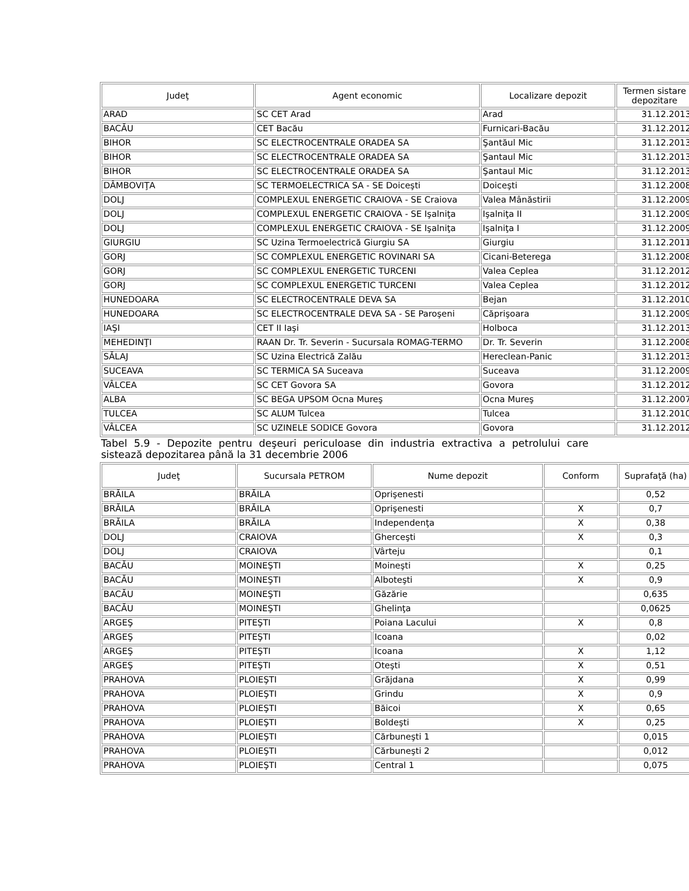| Judeţ | Agent economic | Localizare depozit | Termen sistare depozitare |
| --- | --- | --- | --- |
| ARAD | SC CET Arad | Arad | 31.12.2013 |
| BACĂU | CET Bacău | Furnicari-Bacău | 31.12.2012 |
| BIHOR | SC ELECTROCENTRALE ORADEA SA | Şantăul Mic | 31.12.2013 |
| BIHOR | SC ELECTROCENTRALE ORADEA SA | Şantaul Mic | 31.12.2013 |
| BIHOR | SC ELECTROCENTRALE ORADEA SA | Şantaul Mic | 31.12.2013 |
| DÂMBOVIŢA | SC TERMOELECTRICA SA - SE Doiceşti | Doiceşti | 31.12.2008 |
| DOLJ | COMPLEXUL ENERGETIC CRAIOVA - SE Craiova | Valea Mânăstirii | 31.12.2009 |
| DOLJ | COMPLEXUL ENERGETIC CRAIOVA - SE Işalniţa | Işalniţa II | 31.12.2009 |
| DOLJ | COMPLEXUL ENERGETIC CRAIOVA - SE Işalniţa | Işalniţa I | 31.12.2009 |
| GIURGIU | SC Uzina Termoelectrică Giurgiu SA | Giurgiu | 31.12.2011 |
| GORJ | SC COMPLEXUL ENERGETIC ROVINARI SA | Cicani-Beterega | 31.12.2008 |
| GORJ | SC COMPLEXUL ENERGETIC TURCENI | Valea Ceplea | 31.12.2012 |
| GORJ | SC COMPLEXUL ENERGETIC TURCENI | Valea Ceplea | 31.12.2012 |
| HUNEDOARA | SC ELECTROCENTRALE DEVA SA | Bejan | 31.12.2010 |
| HUNEDOARA | SC ELECTROCENTRALE DEVA SA - SE Paroşeni | Căprişoara | 31.12.2009 |
| IAŞI | CET II Iaşi | Holboca | 31.12.2013 |
| MEHEDINŢI | RAAN Dr. Tr. Severin - Sucursala ROMAG-TERMO | Dr. Tr. Severin | 31.12.2008 |
| SĂLAJ | SC Uzina Electrică Zalău | Hereclean-Panic | 31.12.2013 |
| SUCEAVA | SC TERMICA SA Suceava | Suceava | 31.12.2009 |
| VÂLCEA | SC CET Govora SA | Govora | 31.12.2012 |
| ALBA | SC BEGA UPSOM Ocna Mureş | Ocna Mureş | 31.12.2007 |
| TULCEA | SC ALUM Tulcea | Tulcea | 31.12.2010 |
| VÂLCEA | SC UZINELE SODICE Govora | Govora | 31.12.2012 |
Tabel 5.9 - Depozite pentru deşeuri periculoase din industria extractiva a petrolului care sistează depozitarea până la 31 decembrie 2006
| Judeţ | Sucursala PETROM | Nume depozit | Conform | Suprafaţă (ha) |
| --- | --- | --- | --- | --- |
| BRĂILA | BRĂILA | Oprişenesti | | 0,52 |
| BRĂILA | BRĂILA | Oprişenesti | X | 0,7 |
| BRĂILA | BRĂILA | Independenţa | X | 0,38 |
| DOLJ | CRAIOVA | Gherceşti | X | 0,3 |
| DOLJ | CRAIOVA | Vârteju | | 0,1 |
| BACĂU | MOINEŞTI | Moineşti | X | 0,25 |
| BACĂU | MOINEŞTI | Alboteşti | X | 0,9 |
| BACĂU | MOINEŞTI | Găzărie | | 0,635 |
| BACĂU | MOINEŞTI | Ghelinţa | | 0,0625 |
| ARGEŞ | PITEŞTI | Poiana Lacului | X | 0,8 |
| ARGEŞ | PITEŞTI | Icoana | | 0,02 |
| ARGEŞ | PITEŞTI | Icoana | X | 1,12 |
| ARGEŞ | PITEŞTI | Oteşti | X | 0,51 |
| PRAHOVA | PLOIEŞTI | Grăjdana | X | 0,99 |
| PRAHOVA | PLOIEŞTI | Grindu | X | 0,9 |
| PRAHOVA | PLOIEŞTI | Băicoi | X | 0,65 |
| PRAHOVA | PLOIEŞTI | Boldeşti | X | 0,25 |
| PRAHOVA | PLOIEŞTI | Cărbuneşti 1 | | 0,015 |
| PRAHOVA | PLOIEŞTI | Cărbuneşti 2 | | 0,012 |
| PRAHOVA | PLOIEŞTI | Central 1 | | 0,075 |